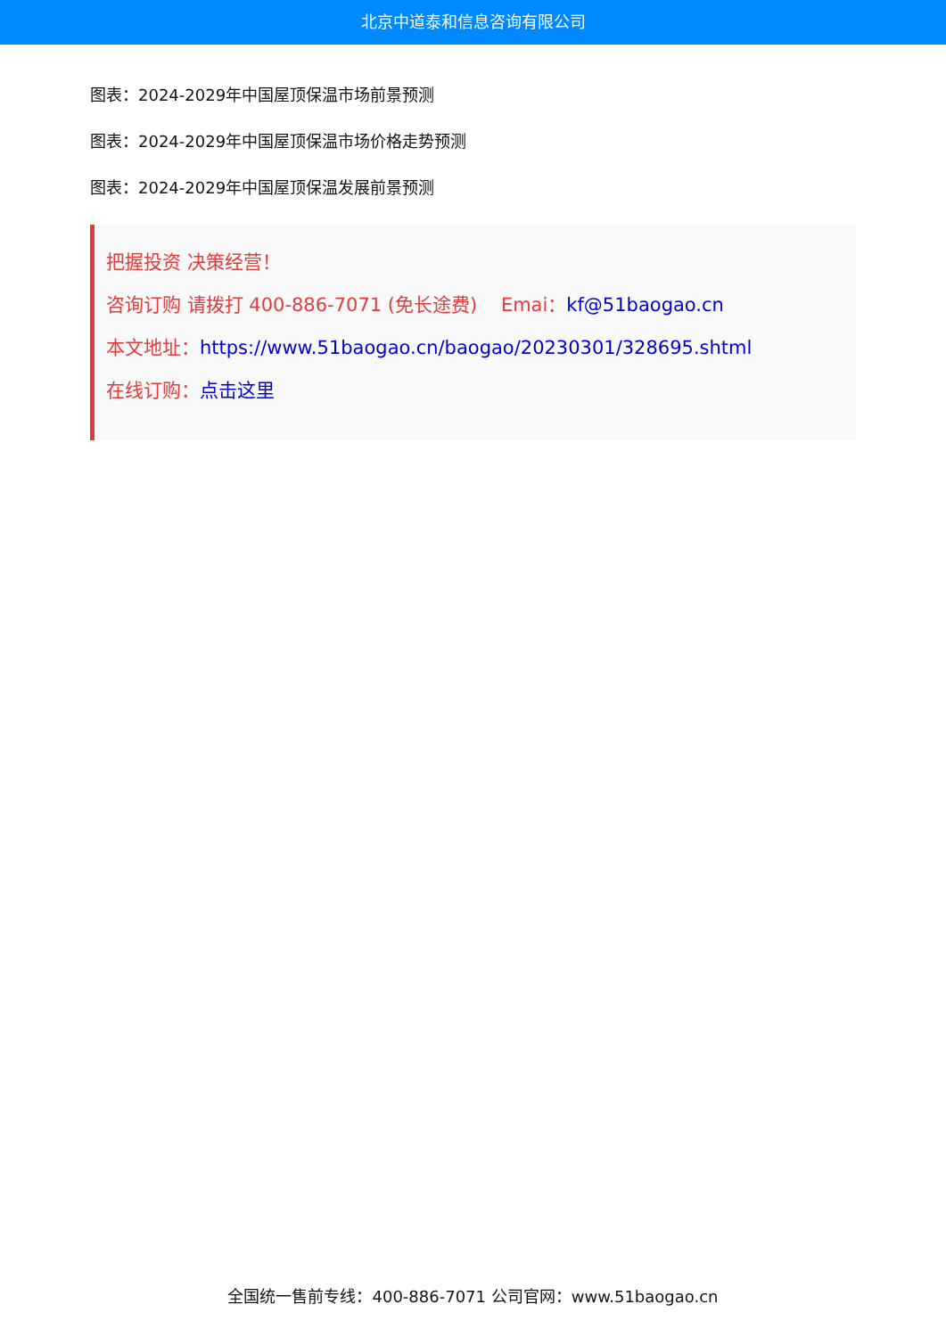北京中道泰和信息咨询有限公司
图表：2024-2029年中国屋顶保温市场前景预测
图表：2024-2029年中国屋顶保温市场价格走势预测
图表：2024-2029年中国屋顶保温发展前景预测
把握投资 决策经营！
咨询订购 请拨打 400-886-7071 (免长途费) Emai：kf@51baogao.cn
本文地址：https://www.51baogao.cn/baogao/20230301/328695.shtml
在线订购：点击这里
全国统一售前专线：400-886-7071 公司官网：www.51baogao.cn